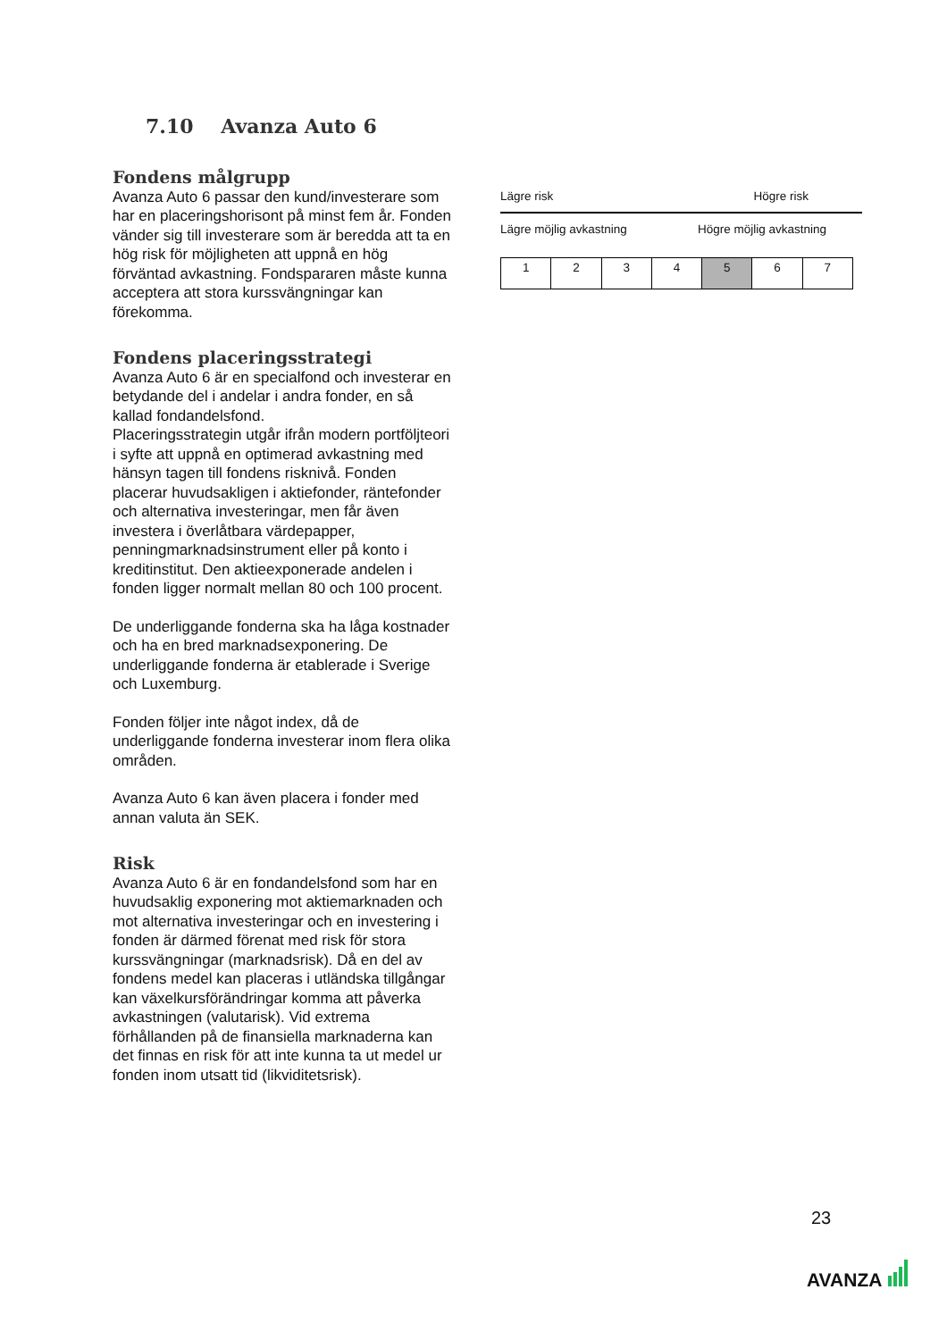7.10 Avanza Auto 6
Fondens målgrupp
Avanza Auto 6 passar den kund/investerare som har en placeringshorisont på minst fem år. Fonden vänder sig till investerare som är beredda att ta en hög risk för möjligheten att uppnå en hög förväntad avkastning. Fondspararen måste kunna acceptera att stora kurssvängningar kan förekomma.
Fondens placeringsstrategi
Avanza Auto 6 är en specialfond och investerar en betydande del i andelar i andra fonder, en så kallad fondandelsfond.
Placeringsstrategin utgår ifrån modern portföljteori i syfte att uppnå en optimerad avkastning med hänsyn tagen till fondens risknivå. Fonden placerar huvudsakligen i aktiefonder, räntefonder och alternativa investeringar, men får även investera i överlåtbara värdepapper, penningmarknadsinstrument eller på konto i kreditinstitut. Den aktieexponerade andelen i fonden ligger normalt mellan 80 och 100 procent.
De underliggande fonderna ska ha låga kostnader och ha en bred marknadsexponering. De underliggande fonderna är etablerade i Sverige och Luxemburg.
Fonden följer inte något index, då de underliggande fonderna investerar inom flera olika områden.
Avanza Auto 6 kan även placera i fonder med annan valuta än SEK.
Risk
Avanza Auto 6 är en fondandelsfond som har en huvudsaklig exponering mot aktiemarknaden och mot alternativa investeringar och en investering i fonden är därmed förenat med risk för stora kurssvängningar (marknadsrisk). Då en del av fondens medel kan placeras i utländska tillgångar kan växelkursförändringar komma att påverka avkastningen (valutarisk). Vid extrema förhållanden på de finansiella marknaderna kan det finnas en risk för att inte kunna ta ut medel ur fonden inom utsatt tid (likviditetsrisk).
Lägre risk Högre risk
Lägre möjlig avkastning Högre möjlig avkastning
| 1 | 2 | 3 | 4 | 5 | 6 | 7 |
23
AVANZA